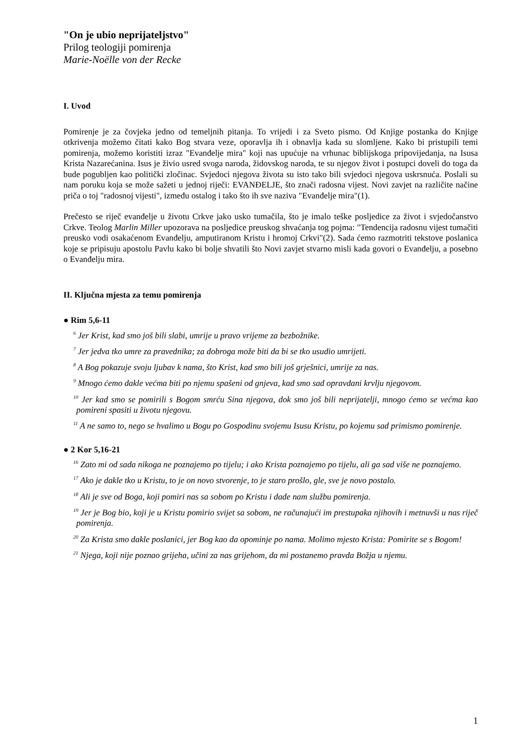"On je ubio neprijateljstvo"
Prilog teologiji pomirenja
Marie-Noëlle von der Recke
I. Uvod
Pomirenje je za čovjeka jedno od temeljnih pitanja. To vrijedi i za Sveto pismo. Od Knjige postanka do Knjige otkrivenja možemo čitati kako Bog stvara veze, oporavlja ih i obnavlja kada su slomljene. Kako bi pristupili temi pomirenja, možemo koristiti izraz "Evanđelje mira" koji nas upućuje na vrhunac biblijskoga pripovijedanja, na Isusa Krista Nazarećanina. Isus je živio usred svoga naroda, židovskog naroda, te su njegov život i postupci doveli do toga da bude pogubljen kao politički zločinac. Svjedoci njegova života su isto tako bili svjedoci njegova uskrsnuća. Poslali su nam poruku koja se može sažeti u jednoj riječi: EVANĐELJE, što znači radosna vijest. Novi zavjet na različite načine priča o toj "radosnoj vijesti", između ostalog i tako što ih sve naziva "Evanđelje mira"(1).
Prečesto se riječ evanđelje u životu Crkve jako usko tumačila, što je imalo teške posljedice za život i svjedočanstvo Crkve. Teolog Marlin Miller upozorava na posljedice preuskog shvaćanja tog pojma: "Tendencija radosnu vijest tumačiti preusko vodi osakaćenom Evanđelju, amputiranom Kristu i hromoj Crkvi"(2). Sada ćemo razmotriti tekstove poslanica koje se pripisuju apostolu Pavlu kako bi bolje shvatili što Novi zavjet stvarno misli kada govori o Evanđelju, a posebno o Evanđelju mira.
II. Ključna mjesta za temu pomirenja
● Rim 5,6-11
<sup>6</sup> Jer Krist, kad smo još bili slabi, umrije u pravo vrijeme za bezbožnike.
<sup>7</sup> Jer jedva tko umre za pravednika; za dobroga može biti da bi se tko usudio umrijeti.
<sup>8</sup> A Bog pokazuje svoju ljubav k nama, što Krist, kad smo bili još grješnici, umrije za nas.
<sup>9</sup> Mnogo ćemo dakle većma biti po njemu spašeni od gnjeva, kad smo sad opravdani krvlju njegovom.
<sup>10</sup> Jer kad smo se pomirili s Bogom smrću Sina njegova, dok smo još bili neprijatelji, mnogo ćemo se većma kao pomireni spasiti u životu njegovu.
<sup>11</sup> A ne samo to, nego se hvalimo u Bogu po Gospodinu svojemu Isusu Kristu, po kojemu sad primismo pomirenje.
● 2 Kor 5,16-21
<sup>16</sup> Zato mi od sada nikoga ne poznajemo po tijelu; i ako Krista poznajemo po tijelu, ali ga sad više ne poznajemo.
<sup>17</sup> Ako je dakle tko u Kristu, to je on novo stvorenje, to je staro prošlo, gle, sve je novo postalo.
<sup>18</sup> Ali je sve od Boga, koji pomiri nas sa sobom po Kristu i dade nam službu pomirenja.
<sup>19</sup> Jer je Bog bio, koji je u Kristu pomirio svijet sa sobom, ne računajući im prestupaka njihovih i metnuvši u nas riječ pomirenja.
<sup>20</sup> Za Krista smo dakle poslanici, jer Bog kao da opominje po nama. Molimo mjesto Krista: Pomirite se s Bogom!
<sup>21</sup> Njega, koji nije poznao grijeha, učini za nas grijehom, da mi postanemo pravda Božja u njemu.
1